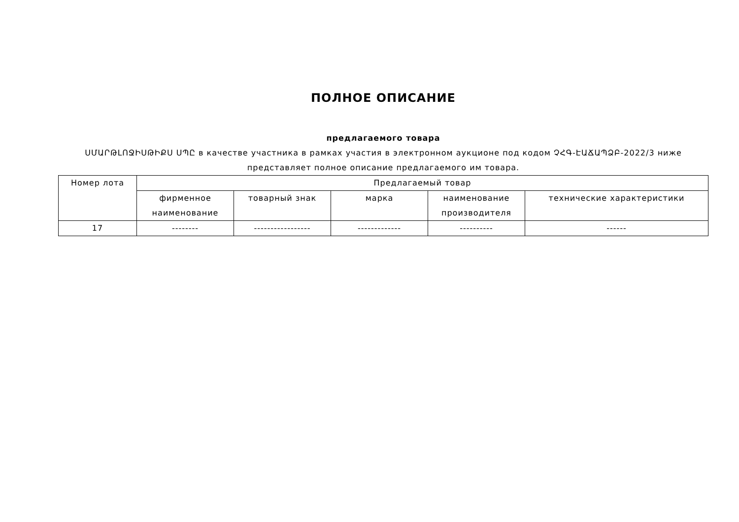ПОЛНОЕ ОПИСАНИЕ
предлагаемого товара
ՍՄԱՐԹԼՈՋԻՍԹԻՔՍ ՍՊԸ в качестве участника в рамках участия в электронном аукционе под кодом ՉՀԳ-ԷԱՃԱՊՁԲ-2022/3 ниже представляет полное описание предлагаемого им товара.
| Номер лота | Предлагаемый товар | | | | |
| --- | --- | --- | --- | --- | --- |
| | фирменное наименование | товарный знак | марка | наименование производителя | технические характеристики |
| 17 | -------- | ----------------- | ------------- | ---------- | ------ |